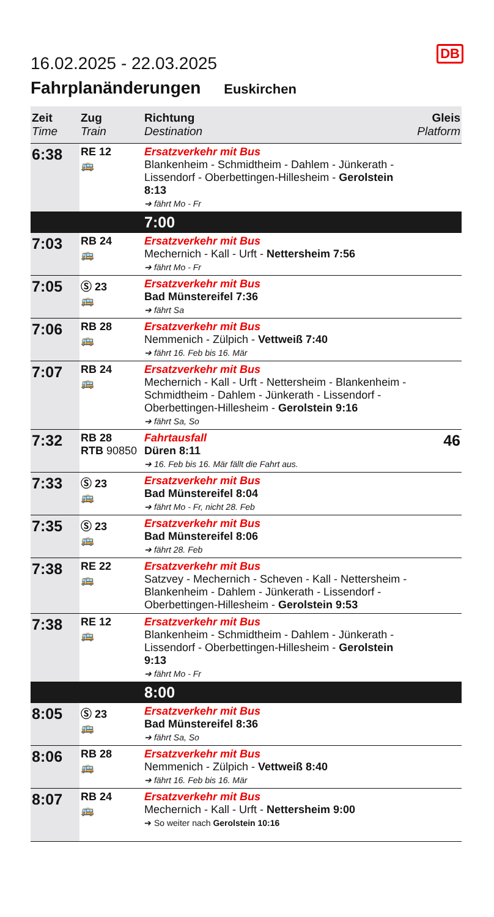DB
16.02.2025 - 22.03.2025
Fahrplanänderungen Euskirchen
| Zeit Time | Zug Train | Richtung Destination | Gleis Platform |
| --- | --- | --- | --- |
| 6:38 | RE 12 🚌 | Ersatzverkehr mit Bus Blankenheim - Schmidtheim - Dahlem - Jünkerath - Lissendorf - Oberbettingen-Hillesheim - Gerolstein 8:13 ➔ fährt Mo - Fr | |
| | | 7:00 | |
| 7:03 | RB 24 🚌 | Ersatzverkehr mit Bus Mechernich - Kall - Urft - Nettersheim 7:56 ➔ fährt Mo - Fr | |
| 7:05 | Ⓢ 23 🚌 | Ersatzverkehr mit Bus Bad Münstereifel 7:36 ➔ fährt Sa | |
| 7:06 | RB 28 🚌 | Ersatzverkehr mit Bus Nemmenich - Zülpich - Vettweiß 7:40 ➔ fährt 16. Feb bis 16. Mär | |
| 7:07 | RB 24 🚌 | Ersatzverkehr mit Bus Mechernich - Kall - Urft - Nettersheim - Blankenheim - Schmidtheim - Dahlem - Jünkerath - Lissendorf - Oberbettingen-Hillesheim - Gerolstein 9:16 ➔ fährt Sa, So | |
| 7:32 | RB 28 RTB 90850 | Fahrtausfall Düren 8:11 ➔ 16. Feb bis 16. Mär fällt die Fahrt aus. | 46 |
| 7:33 | Ⓢ 23 🚌 | Ersatzverkehr mit Bus Bad Münstereifel 8:04 ➔ fährt Mo - Fr, nicht 28. Feb | |
| 7:35 | Ⓢ 23 🚌 | Ersatzverkehr mit Bus Bad Münstereifel 8:06 ➔ fährt 28. Feb | |
| 7:38 | RE 22 🚌 | Ersatzverkehr mit Bus Satzvey - Mechernich - Scheven - Kall - Nettersheim - Blankenheim - Dahlem - Jünkerath - Lissendorf - Oberbettingen-Hillesheim - Gerolstein 9:53 | |
| 7:38 | RE 12 🚌 | Ersatzverkehr mit Bus Blankenheim - Schmidtheim - Dahlem - Jünkerath - Lissendorf - Oberbettingen-Hillesheim - Gerolstein 9:13 ➔ fährt Mo - Fr | |
| | | 8:00 | |
| 8:05 | Ⓢ 23 🚌 | Ersatzverkehr mit Bus Bad Münstereifel 8:36 ➔ fährt Sa, So | |
| 8:06 | RB 28 🚌 | Ersatzverkehr mit Bus Nemmenich - Zülpich - Vettweiß 8:40 ➔ fährt 16. Feb bis 16. Mär | |
| 8:07 | RB 24 🚌 | Ersatzverkehr mit Bus Mechernich - Kall - Urft - Nettersheim 9:00 ➔ So weiter nach Gerolstein 10:16 | |